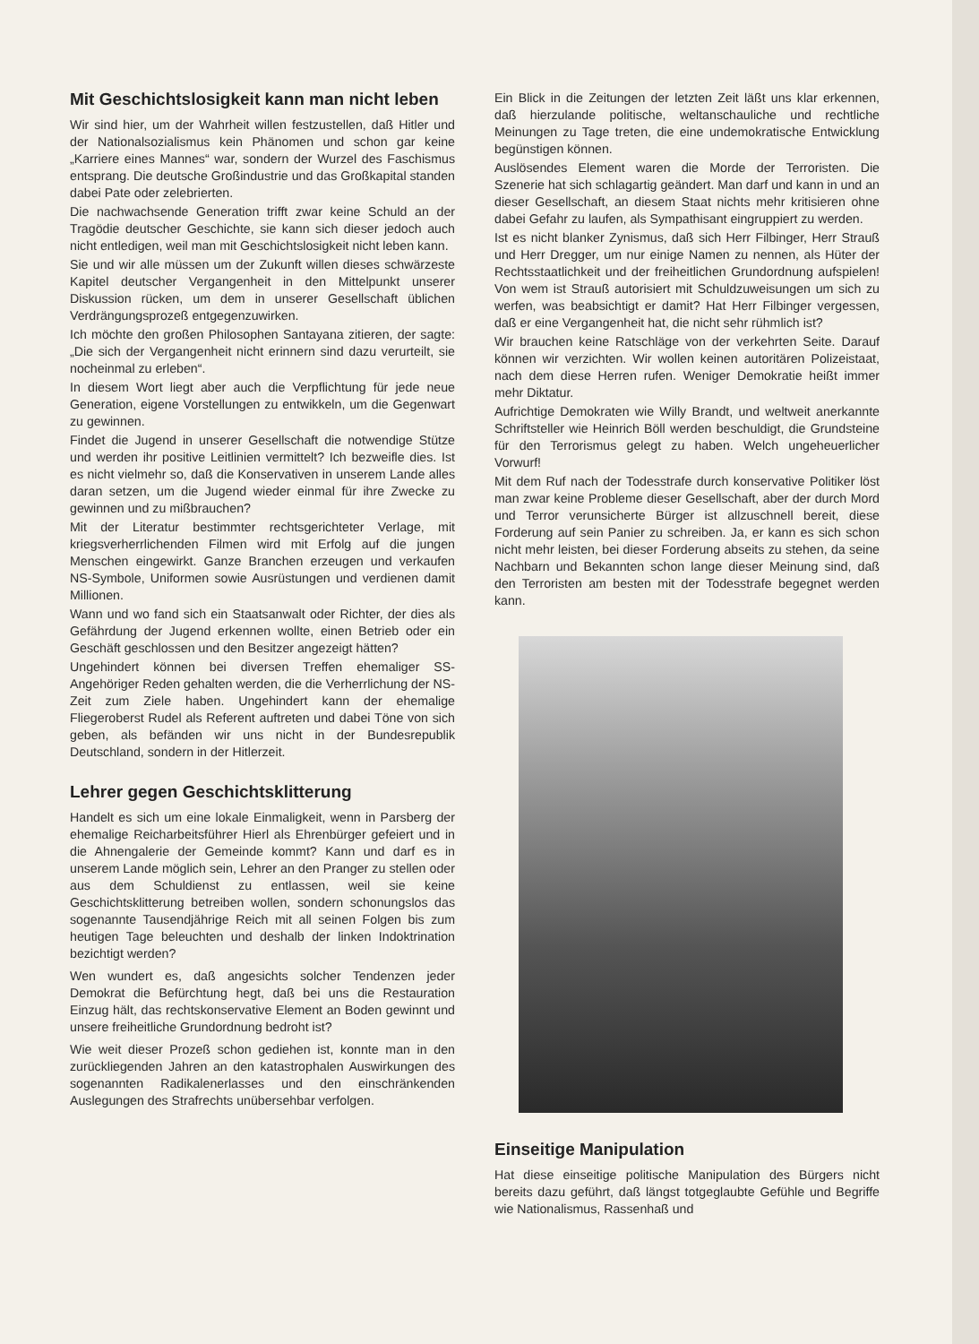Mit Geschichtslosigkeit kann man nicht leben
Wir sind hier, um der Wahrheit willen festzustellen, daß Hitler und der Nationalsozialismus kein Phänomen und schon gar keine „Karriere eines Mannes“ war, sondern der Wurzel des Faschismus entsprang. Die deutsche Großindustrie und das Großkapital standen dabei Pate oder zelebrierten.
Die nachwachsende Generation trifft zwar keine Schuld an der Tragödie deutscher Geschichte, sie kann sich dieser jedoch auch nicht entledigen, weil man mit Geschichtslosigkeit nicht leben kann.
Sie und wir alle müssen um der Zukunft willen dieses schwärzeste Kapitel deutscher Vergangenheit in den Mittelpunkt unserer Diskussion rücken, um dem in unserer Gesellschaft üblichen Verdrängungsprozeß entgegenzuwirken.
Ich möchte den großen Philosophen Santayana zitieren, der sagte: „Die sich der Vergangenheit nicht erinnern sind dazu verurteilt, sie nocheinmal zu erleben“.
In diesem Wort liegt aber auch die Verpflichtung für jede neue Generation, eigene Vorstellungen zu entwikkeln, um die Gegenwart zu gewinnen.
Findet die Jugend in unserer Gesellschaft die notwendige Stütze und werden ihr positive Leitlinien vermittelt? Ich bezweifle dies. Ist es nicht vielmehr so, daß die Konservativen in unserem Lande alles daran setzen, um die Jugend wieder einmal für ihre Zwecke zu gewinnen und zu mißbrauchen?
Mit der Literatur bestimmter rechtsgerichteter Verlage, mit kriegsverherrlichenden Filmen wird mit Erfolg auf die jungen Menschen eingewirkt. Ganze Branchen erzeugen und verkaufen NS-Symbole, Uniformen sowie Ausrüstungen und verdienen damit Millionen.
Wann und wo fand sich ein Staatsanwalt oder Richter, der dies als Gefährdung der Jugend erkennen wollte, einen Betrieb oder ein Geschäft geschlossen und den Besitzer angezeigt hätten?
Ungehindert können bei diversen Treffen ehemaliger SS-Angehöriger Reden gehalten werden, die die Verherrlichung der NS-Zeit zum Ziele haben. Ungehindert kann der ehemalige Fliegeroberst Rudel als Referent auftreten und dabei Töne von sich geben, als befänden wir uns nicht in der Bundesrepublik Deutschland, sondern in der Hitlerzeit.
Lehrer gegen Geschichtsklitterung
Handelt es sich um eine lokale Einmaligkeit, wenn in Parsberg der ehemalige Reicharbeitsführer Hierl als Ehrenbürger gefeiert und in die Ahnengalerie der Gemeinde kommt? Kann und darf es in unserem Lande möglich sein, Lehrer an den Pranger zu stellen oder aus dem Schuldienst zu entlassen, weil sie keine Geschichtsklitterung betreiben wollen, sondern schonungslos das sogenannte Tausendjährige Reich mit all seinen Folgen bis zum heutigen Tage beleuchten und deshalb der linken Indoktrination bezichtigt werden?
Wen wundert es, daß angesichts solcher Tendenzen jeder Demokrat die Befürchtung hegt, daß bei uns die Restauration Einzug hält, das rechtskonservative Element an Boden gewinnt und unsere freiheitliche Grundordnung bedroht ist?
Wie weit dieser Prozeß schon gediehen ist, konnte man in den zurückliegenden Jahren an den katastrophalen Auswirkungen des sogenannten Radikalenerlasses und den einschränkenden Auslegungen des Strafrechts unübersehbar verfolgen.
Ein Blick in die Zeitungen der letzten Zeit läßt uns klar erkennen, daß hierzulande politische, weltanschauliche und rechtliche Meinungen zu Tage treten, die eine undemokratische Entwicklung begünstigen können.
Auslösendes Element waren die Morde der Terroristen. Die Szenerie hat sich schlagartig geändert. Man darf und kann in und an dieser Gesellschaft, an diesem Staat nichts mehr kritisieren ohne dabei Gefahr zu laufen, als Sympathisant eingruppiert zu werden.
Ist es nicht blanker Zynismus, daß sich Herr Filbinger, Herr Strauß und Herr Dregger, um nur einige Namen zu nennen, als Hüter der Rechtsstaatlichkeit und der freiheitlichen Grundordnung aufspielen! Von wem ist Strauß autorisiert mit Schuldzuweisungen um sich zu werfen, was beabsichtigt er damit? Hat Herr Filbinger vergessen, daß er eine Vergangenheit hat, die nicht sehr rühmlich ist?
Wir brauchen keine Ratschläge von der verkehrten Seite. Darauf können wir verzichten. Wir wollen keinen autoritären Polizeistaat, nach dem diese Herren rufen. Weniger Demokratie heißt immer mehr Diktatur.
Aufrichtige Demokraten wie Willy Brandt, und weltweit anerkannte Schriftsteller wie Heinrich Böll werden beschuldigt, die Grundsteine für den Terrorismus gelegt zu haben. Welch ungeheuerlicher Vorwurf!
Mit dem Ruf nach der Todesstrafe durch konservative Politiker löst man zwar keine Probleme dieser Gesellschaft, aber der durch Mord und Terror verunsicherte Bürger ist allzuschnell bereit, diese Forderung auf sein Panier zu schreiben. Ja, er kann es sich schon nicht mehr leisten, bei dieser Forderung abseits zu stehen, da seine Nachbarn und Bekannten schon lange dieser Meinung sind, daß den Terroristen am besten mit der Todesstrafe begegnet werden kann.
Einseitige Manipulation
Hat diese einseitige politische Manipulation des Bürgers nicht bereits dazu geführt, daß längst totgeglaubte Gefühle und Begriffe wie Nationalismus, Rassenhaß und